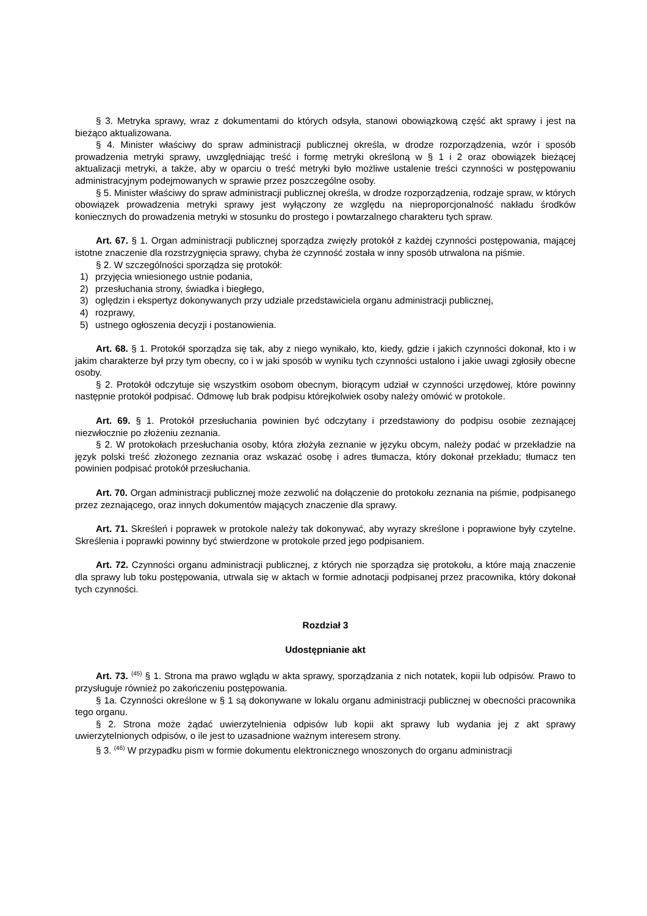§ 3. Metryka sprawy, wraz z dokumentami do których odsyła, stanowi obowiązkową część akt sprawy i jest na bieżąco aktualizowana.
§ 4. Minister właściwy do spraw administracji publicznej określa, w drodze rozporządzenia, wzór i sposób prowadzenia metryki sprawy, uwzględniając treść i formę metryki określoną w § 1 i 2 oraz obowiązek bieżącej aktualizacji metryki, a także, aby w oparciu o treść metryki było możliwe ustalenie treści czynności w postępowaniu administracyjnym podejmowanych w sprawie przez poszczególne osoby.
§ 5. Minister właściwy do spraw administracji publicznej określa, w drodze rozporządzenia, rodzaje spraw, w których obowiązek prowadzenia metryki sprawy jest wyłączony ze względu na nieproporcjonalność nakładu środków koniecznych do prowadzenia metryki w stosunku do prostego i powtarzalnego charakteru tych spraw.
Art. 67. § 1. Organ administracji publicznej sporządza zwięzły protokół z każdej czynności postępowania, mającej istotne znaczenie dla rozstrzygnięcia sprawy, chyba że czynność została w inny sposób utrwalona na piśmie.
§ 2. W szczególności sporządza się protokół:
1) przyjęcia wniesionego ustnie podania,
2) przesłuchania strony, świadka i biegłego,
3) oględzin i ekspertyz dokonywanych przy udziale przedstawiciela organu administracji publicznej,
4) rozprawy,
5) ustnego ogłoszenia decyzji i postanowienia.
Art. 68. § 1. Protokół sporządza się tak, aby z niego wynikało, kto, kiedy, gdzie i jakich czynności dokonał, kto i w jakim charakterze był przy tym obecny, co i w jaki sposób w wyniku tych czynności ustalono i jakie uwagi zgłosiły obecne osoby.
§ 2. Protokół odczytuje się wszystkim osobom obecnym, biorącym udział w czynności urzędowej, które powinny następnie protokół podpisać. Odmowę lub brak podpisu którejkolwiek osoby należy omówić w protokole.
Art. 69. § 1. Protokół przesłuchania powinien być odczytany i przedstawiony do podpisu osobie zeznającej niezwłocznie po złożeniu zeznania.
§ 2. W protokołach przesłuchania osoby, która złożyła zeznanie w języku obcym, należy podać w przekładzie na język polski treść złożonego zeznania oraz wskazać osobę i adres tłumacza, który dokonał przekładu; tłumacz ten powinien podpisać protokół przesłuchania.
Art. 70. Organ administracji publicznej może zezwolić na dołączenie do protokołu zeznania na piśmie, podpisanego przez zeznającego, oraz innych dokumentów mających znaczenie dla sprawy.
Art. 71. Skreśleń i poprawek w protokole należy tak dokonywać, aby wyrazy skreślone i poprawione były czytelne. Skreślenia i poprawki powinny być stwierdzone w protokole przed jego podpisaniem.
Art. 72. Czynności organu administracji publicznej, z których nie sporządza się protokołu, a które mają znaczenie dla sprawy lub toku postępowania, utrwala się w aktach w formie adnotacji podpisanej przez pracownika, który dokonał tych czynności.
Rozdział 3
Udostępnianie akt
Art. 73. <sup>(45)</sup> § 1. Strona ma prawo wglądu w akta sprawy, sporządzania z nich notatek, kopii lub odpisów. Prawo to przysługuje również po zakończeniu postępowania.
§ 1a. Czynności określone w § 1 są dokonywane w lokalu organu administracji publicznej w obecności pracownika tego organu.
§ 2. Strona może żądać uwierzytelnienia odpisów lub kopii akt sprawy lub wydania jej z akt sprawy uwierzytelnionych odpisów, o ile jest to uzasadnione ważnym interesem strony.
§ 3. <sup>(46)</sup> W przypadku pism w formie dokumentu elektronicznego wnoszonych do organu administracji